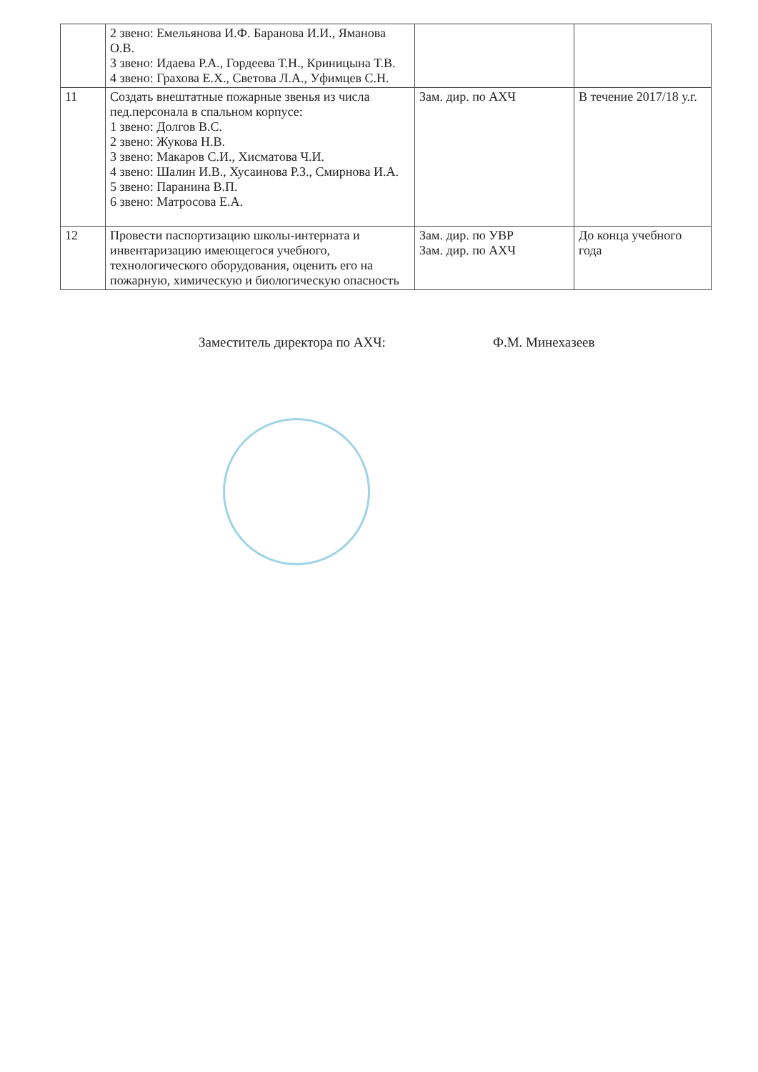| | 2 звено: Емельянова И.Ф. Баранова И.И., Яманова О.В. 3 звено: Идаева Р.А., Гордеева Т.Н., Криницына Т.В. 4 звено: Грахова Е.Х., Светова Л.А., Уфимцев С.Н. | | |
| 11 | Создать внештатные пожарные звенья из числа пед.персонала в спальном корпусе: 1 звено: Долгов В.С. 2 звено: Жукова Н.В. 3 звено: Макаров С.И., Хисматова Ч.И. 4 звено: Шалин И.В., Хусаинова Р.З., Смирнова И.А. 5 звено: Паранина В.П. 6 звено: Матросова Е.А. | Зам. дир. по АХЧ | В течение 2017/18 у.г. |
| 12 | Провести паспортизацию школы-интерната и инвентаризацию имеющегося учебного, технологического оборудования, оценить его на пожарную, химическую и биологическую опасность | Зам. дир. по УВР Зам. дир. по АХЧ | До конца учебного года |
Заместитель директора по АХЧ: Ф.М. Минехазеев